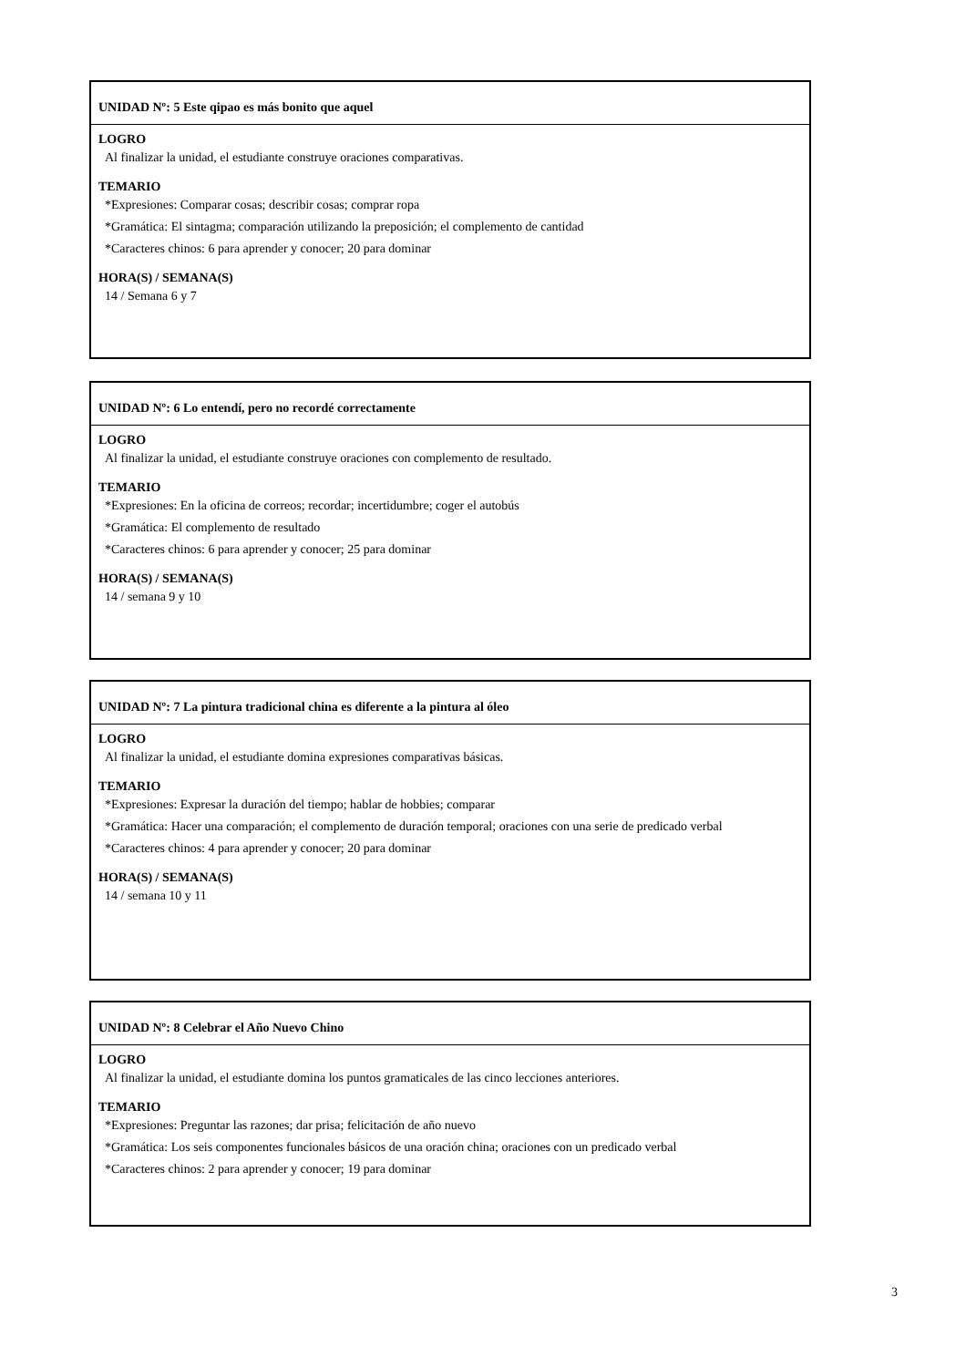UNIDAD Nº: 5 Este qipao es más bonito que aquel
LOGRO
Al finalizar la unidad, el estudiante construye oraciones comparativas.
TEMARIO
*Expresiones: Comparar cosas; describir cosas; comprar ropa
*Gramática: El sintagma; comparación utilizando la preposición; el complemento de cantidad
*Caracteres chinos: 6 para aprender y conocer; 20 para dominar
HORA(S) / SEMANA(S)
14 / Semana 6 y 7
UNIDAD Nº: 6 Lo entendí, pero no recordé correctamente
LOGRO
Al finalizar la unidad, el estudiante construye oraciones con complemento de resultado.
TEMARIO
*Expresiones: En la oficina de correos; recordar; incertidumbre; coger el autobús
*Gramática: El complemento de resultado
*Caracteres chinos: 6 para aprender y conocer; 25 para dominar
HORA(S) / SEMANA(S)
14 / semana 9 y 10
UNIDAD Nº: 7 La pintura tradicional china es diferente a la pintura al óleo
LOGRO
Al finalizar la unidad, el estudiante domina expresiones comparativas básicas.
TEMARIO
*Expresiones: Expresar la duración del tiempo; hablar de hobbies; comparar
*Gramática: Hacer una comparación; el complemento de duración temporal; oraciones con una serie de predicado verbal
*Caracteres chinos: 4 para aprender y conocer; 20 para dominar
HORA(S) / SEMANA(S)
14 / semana 10 y 11
UNIDAD Nº: 8 Celebrar el Año Nuevo Chino
LOGRO
Al finalizar la unidad, el estudiante domina los puntos gramaticales de las cinco lecciones anteriores.
TEMARIO
*Expresiones: Preguntar las razones; dar prisa; felicitación de año nuevo
*Gramática: Los seis componentes funcionales básicos de una oración china; oraciones con un predicado verbal
*Caracteres chinos: 2 para aprender y conocer; 19 para dominar
3